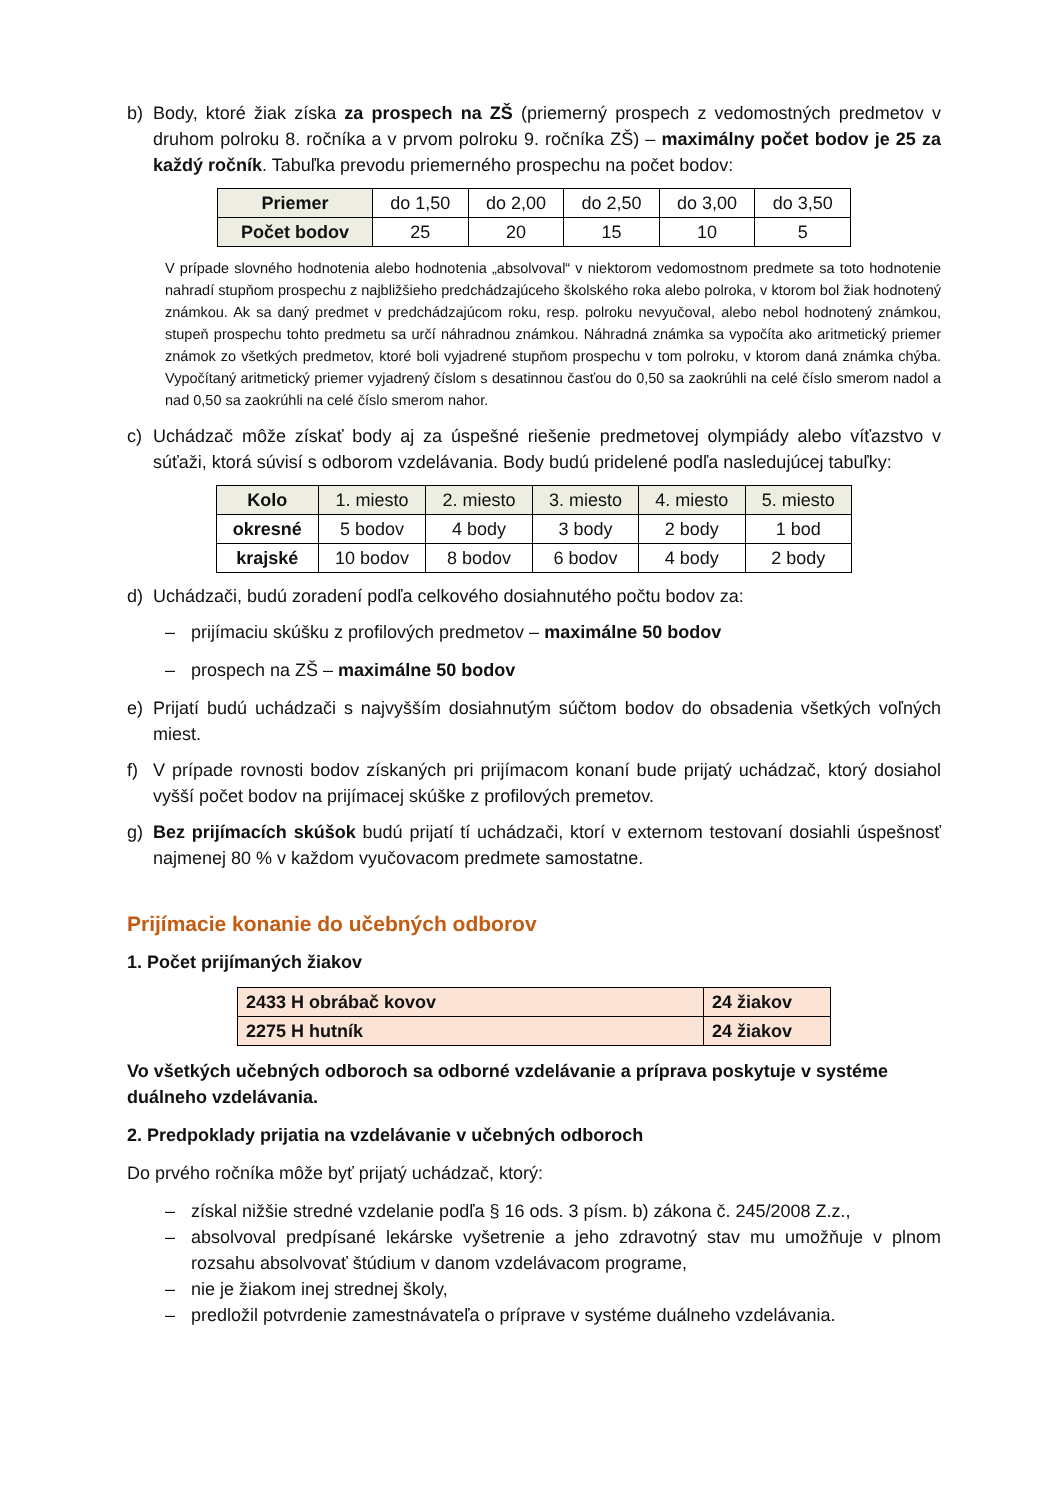b) Body, ktoré žiak získa za prospech na ZŠ (priemerný prospech z vedomostných predmetov v druhom polroku 8. ročníka a v prvom polroku 9. ročníka ZŠ) – maximálny počet bodov je 25 za každý ročník. Tabuľka prevodu priemerného prospechu na počet bodov:
| Priemer | do 1,50 | do 2,00 | do 2,50 | do 3,00 | do 3,50 |
| Počet bodov | 25 | 20 | 15 | 10 | 5 |
V prípade slovného hodnotenia alebo hodnotenia „absolvoval“ v niektorom vedomostnom predmete sa toto hodnotenie nahradí stupňom prospechu z najbližšieho predchádzajúceho školského roka alebo polroka, v ktorom bol žiak hodnotený známkou. Ak sa daný predmet v predchádzajúcom roku, resp. polroku nevyučoval, alebo nebol hodnotený známkou, stupeň prospechu tohto predmetu sa určí náhradnou známkou. Náhradná známka sa vypočíta ako aritmetický priemer známok zo všetkých predmetov, ktoré boli vyjadrené stupňom prospechu v tom polroku, v ktorom daná známka chýba. Vypočítaný aritmetický priemer vyjadrený číslom s desatinnou časťou do 0,50 sa zaokrúhli na celé číslo smerom nadol a nad 0,50 sa zaokrúhli na celé číslo smerom nahor.
c) Uchádzač môže získať body aj za úspešné riešenie predmetovej olympiády alebo víťazstvo v súťaži, ktorá súvisí s odborom vzdelávania. Body budú pridelené podľa nasledujúcej tabuľky:
| Kolo | 1. miesto | 2. miesto | 3. miesto | 4. miesto | 5. miesto |
| --- | --- | --- | --- | --- | --- |
| okresné | 5 bodov | 4 body | 3 body | 2 body | 1 bod |
| krajské | 10 bodov | 8 bodov | 6 bodov | 4 body | 2 body |
d) Uchádzači, budú zoradení podľa celkového dosiahnutého počtu bodov za:
– prijímaciu skúšku z profilových predmetov – maximálne 50 bodov
– prospech na ZŠ – maximálne 50 bodov
e) Prijatí budú uchádzači s najvyšším dosiahnutým súčtom bodov do obsadenia všetkých voľných miest.
f) V prípade rovnosti bodov získaných pri prijímacom konaní bude prijatý uchádzač, ktorý dosiahol vyšší počet bodov na prijímacej skúške z profilových premetov.
g) Bez prijímacích skúšok budú prijatí tí uchádzači, ktorí v externom testovaní dosiahli úspešnosť najmenej 80 % v každom vyučovacom predmete samostatne.
Prijímacie konanie do učebných odborov
1. Počet prijímaných žiakov
| 2433 H obrábač kovov | 24 žiakov |
| 2275 H hutník | 24 žiakov |
Vo všetkých učebných odboroch sa odborné vzdelávanie a príprava poskytuje v systéme duálneho vzdelávania.
2. Predpoklady prijatia na vzdelávanie v učebných odboroch
Do prvého ročníka môže byť prijatý uchádzač, ktorý:
– získal nižšie stredné vzdelanie podľa § 16 ods. 3 písm. b) zákona č. 245/2008 Z.z.,
– absolvoval predpísané lekárske vyšetrenie a jeho zdravotný stav mu umožňuje v plnom rozsahu absolvovať štúdium v danom vzdelávacom programe,
– nie je žiakom inej strednej školy,
– predložil potvrdenie zamestnávateľa o príprave v systéme duálneho vzdelávania.